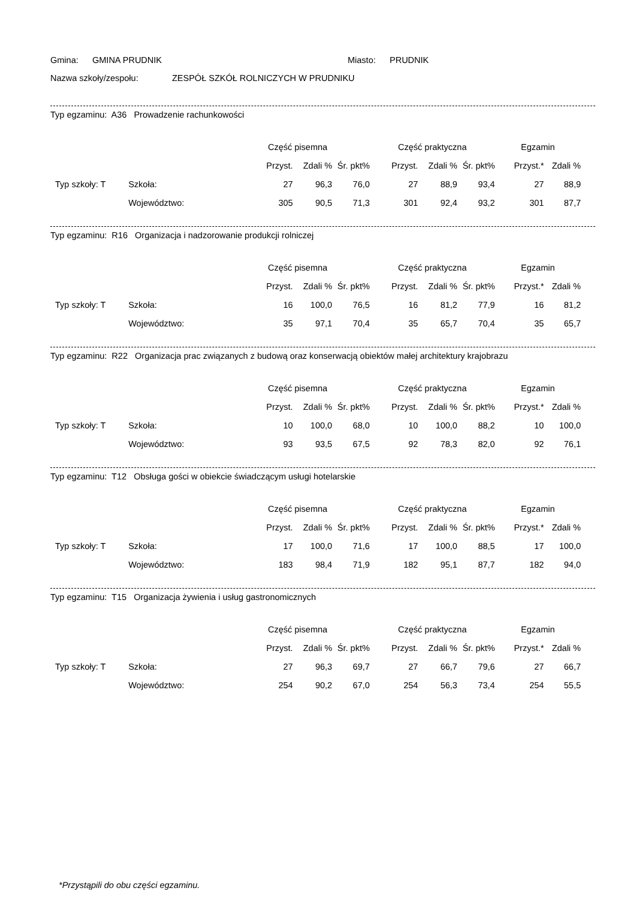Gmina: GMINA PRUDNIK Miasto: PRUDNIK
Nazwa szkoły/zespołu: ZESPÓŁ SZKÓŁ ROLNICZYCH W PRUDNIKU
Typ egzaminu: A36 Prowadzenie rachunkowości
| | | Część pisemna | | | Część praktyczna | | | Egzamin | |
| --- | --- | --- | --- | --- | --- | --- | --- | --- | --- |
| | | Przyst. | Zdali % | Śr. pkt% | Przyst. | Zdali % | Śr. pkt% | Przyst.* | Zdali % |
| Typ szkoły: T | Szkoła: | 27 | 96,3 | 76,0 | 27 | 88,9 | 93,4 | 27 | 88,9 |
| | Województwo: | 305 | 90,5 | 71,3 | 301 | 92,4 | 93,2 | 301 | 87,7 |
Typ egzaminu: R16 Organizacja i nadzorowanie produkcji rolniczej
| | | Część pisemna | | | Część praktyczna | | | Egzamin | |
| --- | --- | --- | --- | --- | --- | --- | --- | --- | --- |
| | | Przyst. | Zdali % | Śr. pkt% | Przyst. | Zdali % | Śr. pkt% | Przyst.* | Zdali % |
| Typ szkoły: T | Szkoła: | 16 | 100,0 | 76,5 | 16 | 81,2 | 77,9 | 16 | 81,2 |
| | Województwo: | 35 | 97,1 | 70,4 | 35 | 65,7 | 70,4 | 35 | 65,7 |
Typ egzaminu: R22 Organizacja prac związanych z budową oraz konserwacją obiektów małej architektury krajobrazu
| | | Część pisemna | | | Część praktyczna | | | Egzamin | |
| --- | --- | --- | --- | --- | --- | --- | --- | --- | --- |
| | | Przyst. | Zdali % | Śr. pkt% | Przyst. | Zdali % | Śr. pkt% | Przyst.* | Zdali % |
| Typ szkoły: T | Szkoła: | 10 | 100,0 | 68,0 | 10 | 100,0 | 88,2 | 10 | 100,0 |
| | Województwo: | 93 | 93,5 | 67,5 | 92 | 78,3 | 82,0 | 92 | 76,1 |
Typ egzaminu: T12 Obsługa gości w obiekcie świadczącym usługi hotelarskie
| | | Część pisemna | | | Część praktyczna | | | Egzamin | |
| --- | --- | --- | --- | --- | --- | --- | --- | --- | --- |
| | | Przyst. | Zdali % | Śr. pkt% | Przyst. | Zdali % | Śr. pkt% | Przyst.* | Zdali % |
| Typ szkoły: T | Szkoła: | 17 | 100,0 | 71,6 | 17 | 100,0 | 88,5 | 17 | 100,0 |
| | Województwo: | 183 | 98,4 | 71,9 | 182 | 95,1 | 87,7 | 182 | 94,0 |
Typ egzaminu: T15 Organizacja żywienia i usług gastronomicznych
| | | Część pisemna | | | Część praktyczna | | | Egzamin | |
| --- | --- | --- | --- | --- | --- | --- | --- | --- | --- |
| | | Przyst. | Zdali % | Śr. pkt% | Przyst. | Zdali % | Śr. pkt% | Przyst.* | Zdali % |
| Typ szkoły: T | Szkoła: | 27 | 96,3 | 69,7 | 27 | 66,7 | 79,6 | 27 | 66,7 |
| | Województwo: | 254 | 90,2 | 67,0 | 254 | 56,3 | 73,4 | 254 | 55,5 |
*Przystąpili do obu części egzaminu.